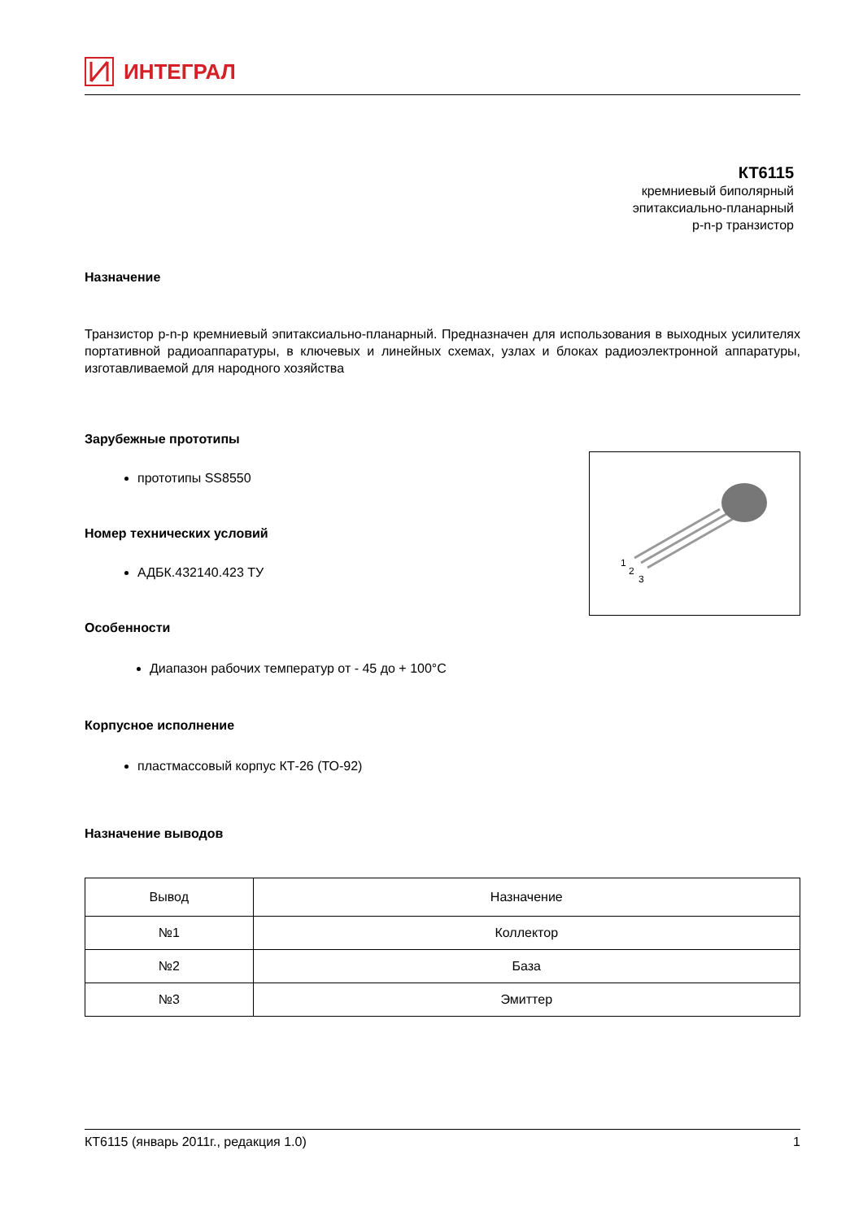ИНТЕГРАЛ
КТ6115
кремниевый биполярный
эпитаксиально-планарный
p-n-p транзистор
Назначение
Транзистор p-n-p кремниевый эпитаксиально-планарный. Предназначен для использования в выходных усилителях портативной радиоаппаратуры, в ключевых и линейных схемах, узлах и блоках радиоэлектронной аппаратуры, изготавливаемой для народного хозяйства
Зарубежные прототипы
1
2
3
прототипы SS8550
Номер технических условий
АДБК.432140.423 ТУ
Особенности
Диапазон рабочих температур от - 45 до + 100°С
Корпусное исполнение
пластмассовый корпус КТ-26 (ТО-92)
Назначение выводов
| Вывод | Назначение |
| --- | --- |
| №1 | Коллектор |
| №2 | База |
| №3 | Эмиттер |
КТ6115 (январь 2011г., редакция 1.0) 1